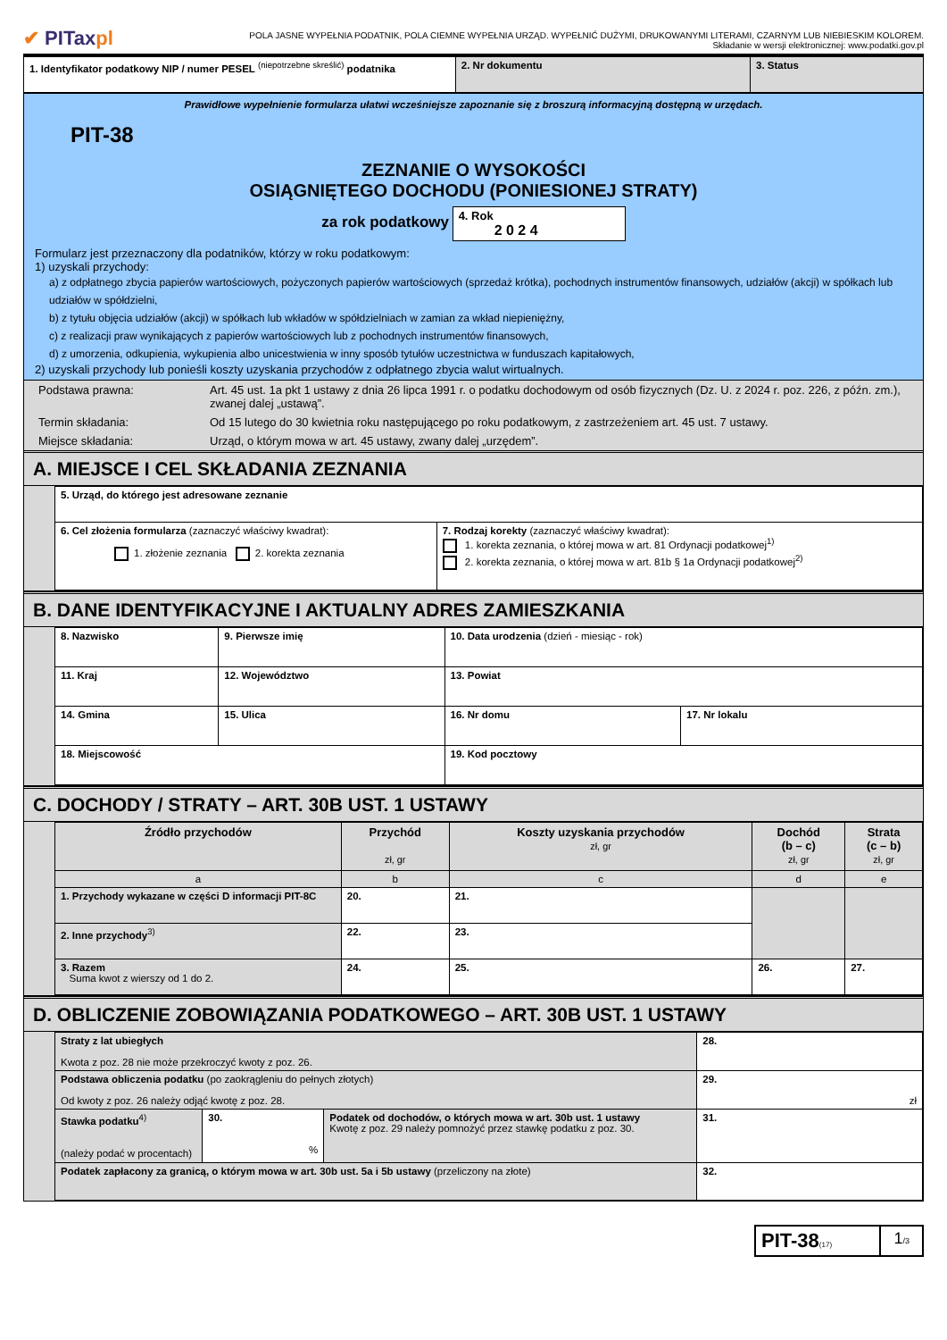✔ PITaxpl
POLA JASNE WYPEŁNIA PODATNIK, POLA CIEMNE WYPEŁNIA URZĄD. WYPEŁNIĆ DUŻYMI, DRUKOWANYMI LITERAMI, CZARNYM LUB NIEBIESKIM KOLOREM.
Składanie w wersji elektronicznej: www.podatki.gov.pl
| 1. Identyfikator podatkowy NIP / numer PESEL <sup>(niepotrzebne skreślić)</sup> podatnika | 2. Nr dokumentu | 3. Status |
Prawidłowe wypełnienie formularza ułatwi wcześniejsze zapoznanie się z broszurą informacyjną dostępną w urzędach.
PIT-38
ZEZNANIE O WYSOKOŚCI
OSIĄGNIĘTEGO DOCHODU (PONIESIONEJ STRATY)
za rok podatkowy 4. Rok
2 0 2 4
Formularz jest przeznaczony dla podatników, którzy w roku podatkowym:
1) uzyskali przychody:
a) z odpłatnego zbycia papierów wartościowych, pożyczonych papierów wartościowych (sprzedaż krótka), pochodnych instrumentów finansowych, udziałów (akcji) w spółkach lub udziałów w spółdzielni,
b) z tytułu objęcia udziałów (akcji) w spółkach lub wkładów w spółdzielniach w zamian za wkład niepieniężny,
c) z realizacji praw wynikających z papierów wartościowych lub z pochodnych instrumentów finansowych,
d) z umorzenia, odkupienia, wykupienia albo unicestwienia w inny sposób tytułów uczestnictwa w funduszach kapitałowych,
2) uzyskali przychody lub ponieśli koszty uzyskania przychodów z odpłatnego zbycia walut wirtualnych.
| Podstawa prawna: | Art. 45 ust. 1a pkt 1 ustawy z dnia 26 lipca 1991 r. o podatku dochodowym od osób fizycznych (Dz. U. z 2024 r. poz. 226, z późn. zm.), zwanej dalej „ustawą”. |
| Termin składania: | Od 15 lutego do 30 kwietnia roku następującego po roku podatkowym, z zastrzeżeniem art. 45 ust. 7 ustawy. |
| Miejsce składania: | Urząd, o którym mowa w art. 45 ustawy, zwany dalej „urzędem”. |
A. MIEJSCE I CEL SKŁADANIA ZEZNANIA
| 5. Urząd, do którego jest adresowane zeznanie | |
| 6. Cel złożenia formularza (zaznaczyć właściwy kwadrat): 1. złożenie zeznania 2. korekta zeznania | 7. Rodzaj korekty (zaznaczyć właściwy kwadrat): 1. korekta zeznania, o której mowa w art. 81 Ordynacji podatkowej<sup>1)</sup> 2. korekta zeznania, o której mowa w art. 81b § 1a Ordynacji podatkowej<sup>2)</sup> |
B. DANE IDENTYFIKACYJNE I AKTUALNY ADRES ZAMIESZKANIA
| 8. Nazwisko | | 9. Pierwsze imię | 10. Data urodzenia (dzień - miesiąc - rok) | |
| 11. Kraj | 12. Województwo | | 13. Powiat | |
| 14. Gmina | 15. Ulica | | 16. Nr domu | 17. Nr lokalu |
| 18. Miejscowość | | | 19. Kod pocztowy | |
C. DOCHODY / STRATY – ART. 30B UST. 1 USTAWY
| Źródło przychodów | Przychód zł, gr | Koszty uzyskania przychodów zł, gr | Dochód (b – c) zł, gr | Strata (c – b) zł, gr |
| --- | --- | --- | --- | --- |
| a | b | c | d | e |
| 1. Przychody wykazane w części D informacji PIT-8C | 20. | 21. | | |
| 2. Inne przychody<sup>3)</sup> | 22. | 23. | | |
| 3. Razem Suma kwot z wierszy od 1 do 2. | 24. | 25. | 26. | 27. |
D. OBLICZENIE ZOBOWIĄZANIA PODATKOWEGO – ART. 30B UST. 1 USTAWY
| Straty z lat ubiegłych Kwota z poz. 28 nie może przekroczyć kwoty z poz. 26. | | | 28. |
| Podstawa obliczenia podatku (po zaokrągleniu do pełnych złotych) Od kwoty z poz. 26 należy odjąć kwotę z poz. 28. | | | 29. zł |
| Stawka podatku<sup>4)</sup> (należy podać w procentach) | 30. % | Podatek od dochodów, o których mowa w art. 30b ust. 1 ustawy Kwotę z poz. 29 należy pomnożyć przez stawkę podatku z poz. 30. | 31. |
| Podatek zapłacony za granicą, o którym mowa w art. 30b ust. 5a i 5b ustawy (przeliczony na złote) | | | 32. |
| PIT-38 (17) | 1 /3 |